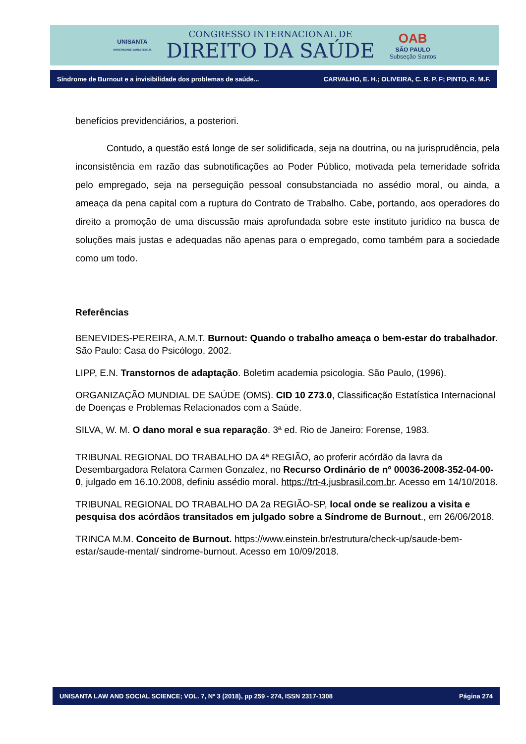UNISANTA
UNIVERSIDADE SANTA CECÍLIA
CONGRESSO INTERNACIONAL DE
DIREITO DA SAÚDE
OAB
SÃO PAULO
Subseção Santos
Síndrome de Burnout e a invisibilidade dos problemas de saúde... CARVALHO, E. H.; OLIVEIRA, C. R. P. F; PINTO, R. M.F.
benefícios previdenciários, a posteriori.
Contudo, a questão está longe de ser solidificada, seja na doutrina, ou na jurisprudência, pela inconsistência em razão das subnotificações ao Poder Público, motivada pela temeridade sofrida pelo empregado, seja na perseguição pessoal consubstanciada no assédio moral, ou ainda, a ameaça da pena capital com a ruptura do Contrato de Trabalho. Cabe, portando, aos operadores do direito a promoção de uma discussão mais aprofundada sobre este instituto jurídico na busca de soluções mais justas e adequadas não apenas para o empregado, como também para a sociedade como um todo.
Referências
BENEVIDES-PEREIRA, A.M.T. Burnout: Quando o trabalho ameaça o bem-estar do trabalhador. São Paulo: Casa do Psicólogo, 2002.
LIPP, E.N. Transtornos de adaptação. Boletim academia psicologia. São Paulo, (1996).
ORGANIZAÇÃO MUNDIAL DE SAÚDE (OMS). CID 10 Z73.0, Classificação Estatística Internacional de Doenças e Problemas Relacionados com a Saúde.
SILVA, W. M. O dano moral e sua reparação. 3ª ed. Rio de Janeiro: Forense, 1983.
TRIBUNAL REGIONAL DO TRABALHO DA 4ª REGIÃO, ao proferir acórdão da lavra da Desembargadora Relatora Carmen Gonzalez, no Recurso Ordinário de nº 00036-2008-352-04-00-0, julgado em 16.10.2008, definiu assédio moral. https://trt-4.jusbrasil.com.br. Acesso em 14/10/2018.
TRIBUNAL REGIONAL DO TRABALHO DA 2a REGIÃO-SP, local onde se realizou a visita e pesquisa dos acórdãos transitados em julgado sobre a Síndrome de Burnout., em 26/06/2018.
TRINCA M.M. Conceito de Burnout. https://www.einstein.br/estrutura/check-up/saude-bem-estar/saude-mental/ sindrome-burnout. Acesso em 10/09/2018.
UNISANTA LAW AND SOCIAL SCIENCE; VOL. 7, Nº 3 (2018), pp 259 - 274, ISSN 2317-1308 Página 274